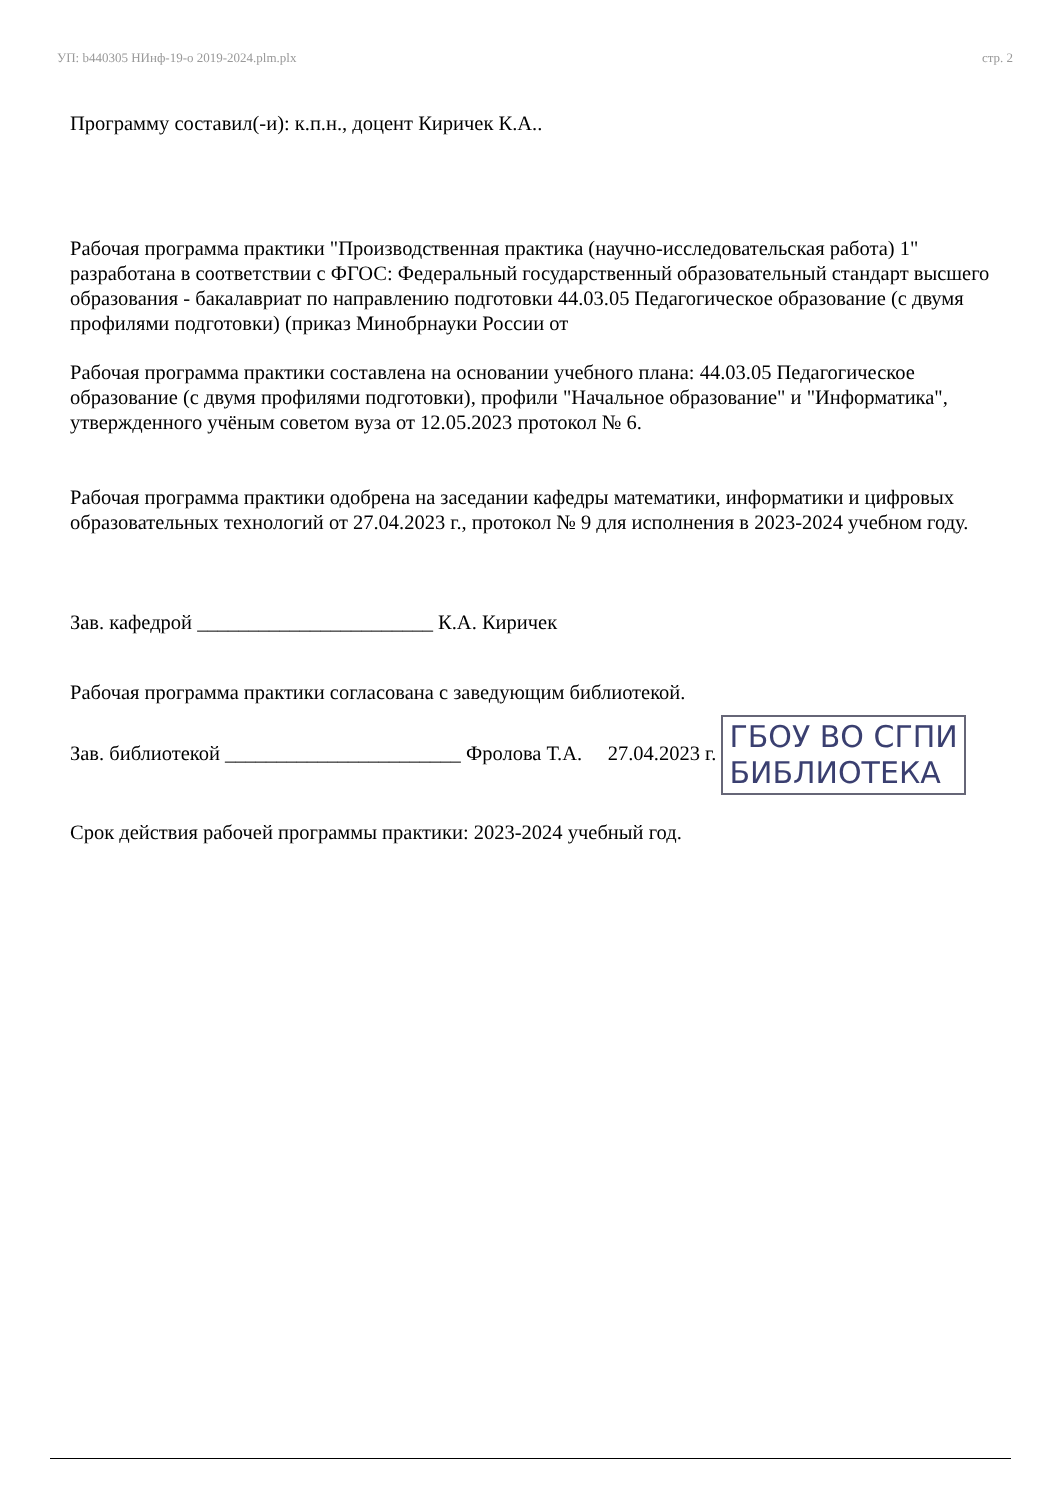УП: b440305 НИнф-19-о 2019-2024.plm.plx стр. 2
Программу составил(-и): к.п.н., доцент Киричек К.А..
Рабочая программа практики "Производственная практика (научно-исследовательская работа) 1" разработана в соответствии с ФГОС: Федеральный государственный образовательный стандарт высшего образования - бакалавриат по направлению подготовки 44.03.05 Педагогическое образование (с двумя профилями подготовки) (приказ Минобрнауки России от
Рабочая программа практики составлена на основании учебного плана: 44.03.05 Педагогическое образование (с двумя профилями подготовки), профили "Начальное образование" и "Информатика", утвержденного учёным советом вуза от 12.05.2023 протокол № 6.
Рабочая программа практики одобрена на заседании кафедры математики, информатики и цифровых образовательных технологий от 27.04.2023 г., протокол № 9 для исполнения в 2023-2024 учебном году.
Зав. кафедрой _______________________ К.А. Киричек
Рабочая программа практики согласована с заведующим библиотекой.
Зав. библиотекой _______________________ Фролова Т.А. 27.04.2023 г. ГБОУ ВО СГПИ
БИБЛИОТЕКА
Срок действия рабочей программы практики: 2023-2024 учебный год.